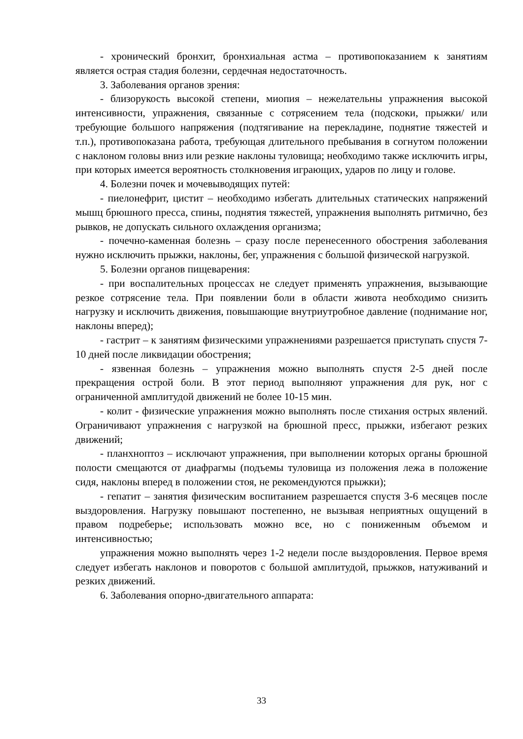- хронический бронхит, бронхиальная астма – противопоказанием к занятиям является острая стадия болезни, сердечная недостаточность.
3. Заболевания органов зрения:
- близорукость высокой степени, миопия – нежелательны упражнения высокой интенсивности, упражнения, связанные с сотрясением тела (подскоки, прыжки/ или требующие большого напряжения (подтягивание на перекладине, поднятие тяжестей и т.п.), противопоказана работа, требующая длительного пребывания в согнутом положении с наклоном головы вниз или резкие наклоны туловища; необходимо также исключить игры, при которых имеется вероятность столкновения играющих, ударов по лицу и голове.
4. Болезни почек и мочевыводящих путей:
- пиелонефрит, цистит – необходимо избегать длительных статических напряжений мышц брюшного пресса, спины, поднятия тяжестей, упражнения выполнять ритмично, без рывков, не допускать сильного охлаждения организма;
- почечно-каменная болезнь – сразу после перенесенного обострения заболевания нужно исключить прыжки, наклоны, бег, упражнения с большой физической нагрузкой.
5. Болезни органов пищеварения:
- при воспалительных процессах не следует применять упражнения, вызывающие резкое сотрясение тела. При появлении боли в области живота необходимо снизить нагрузку и исключить движения, повышающие внутриутробное давление (поднимание ног, наклоны вперед);
- гастрит – к занятиям физическими упражнениями разрешается приступать спустя 7-10 дней после ликвидации обострения;
- язвенная болезнь – упражнения можно выполнять спустя 2-5 дней после прекращения острой боли. В этот период выполняют упражнения для рук, ног с ограниченной амплитудой движений не более 10-15 мин.
- колит - физические упражнения можно выполнять после стихания острых явлений. Ограничивают упражнения с нагрузкой на брюшной пресс, прыжки, избегают резких движений;
- планхноптоз – исключают упражнения, при выполнении которых органы брюшной полости смещаются от диафрагмы (подъемы туловища из положения лежа в положение сидя, наклоны вперед в положении стоя, не рекомендуются прыжки);
- гепатит – занятия физическим воспитанием разрешается спустя 3-6 месяцев после выздоровления. Нагрузку повышают постепенно, не вызывая неприятных ощущений в правом подреберье; использовать можно все, но с пониженным объемом и интенсивностью;
упражнения можно выполнять через 1-2 недели после выздоровления. Первое время следует избегать наклонов и поворотов с большой амплитудой, прыжков, натуживаний и резких движений.
6. Заболевания опорно-двигательного аппарата:
33